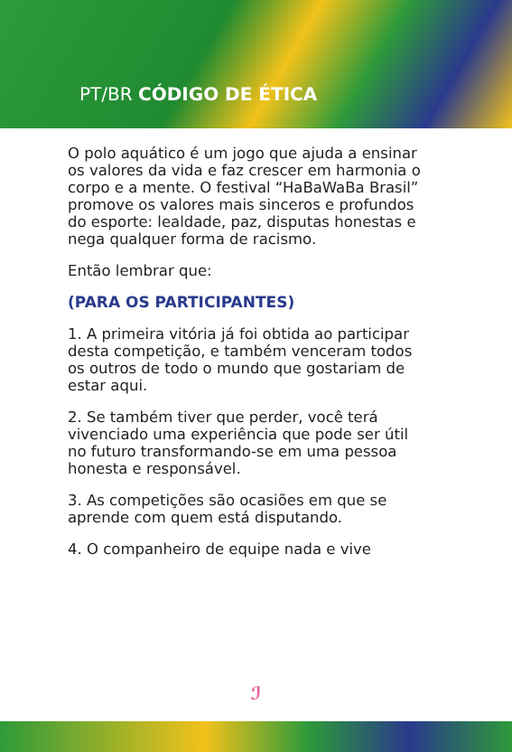PT/BR CÓDIGO DE ÉTICA
O polo aquático é um jogo que ajuda a ensinar os valores da vida e faz crescer em harmonia o corpo e a mente. O festival “HaBaWaBa Brasil” promove os valores mais sinceros e profundos do esporte: lealdade, paz, disputas honestas e nega qualquer forma de racismo.
Então lembrar que:
(PARA OS PARTICIPANTES)
1. A primeira vitória já foi obtida ao participar desta competição, e também venceram todos os outros de todo o mundo que gostariam de estar aqui.
2. Se também tiver que perder, você terá vivenciado uma experiência que pode ser útil no futuro transformando-se em uma pessoa honesta e responsável.
3. As competições são ocasiões em que se aprende com quem está disputando.
4. O companheiro de equipe nada e vive
ℐ